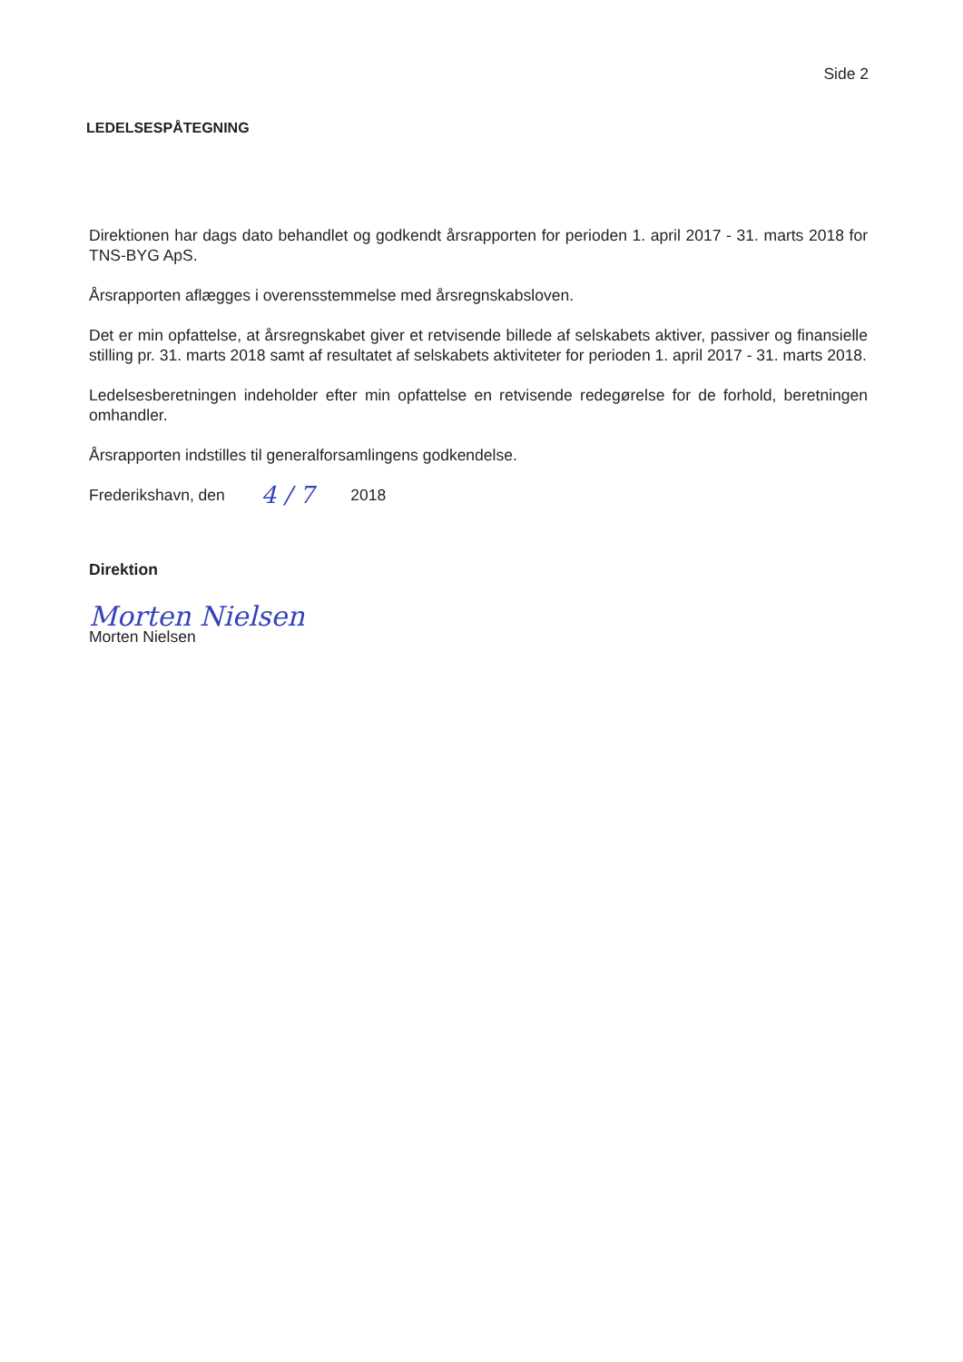Side 2
LEDELSESPÅTEGNING
Direktionen har dags dato behandlet og godkendt årsrapporten for perioden 1. april 2017 - 31. marts 2018 for TNS-BYG ApS.
Årsrapporten aflægges i overensstemmelse med årsregnskabsloven.
Det er min opfattelse, at årsregnskabet giver et retvisende billede af selskabets aktiver, passiver og finansielle stilling pr. 31. marts 2018 samt af resultatet af selskabets aktiviteter for perioden 1. april 2017 - 31. marts 2018.
Ledelsesberetningen indeholder efter min opfattelse en retvisende redegørelse for de forhold, beretningen omhandler.
Årsrapporten indstilles til generalforsamlingens godkendelse.
Frederikshavn, den 4 / 7 2018
Direktion
Morten Nielsen
Morten Nielsen